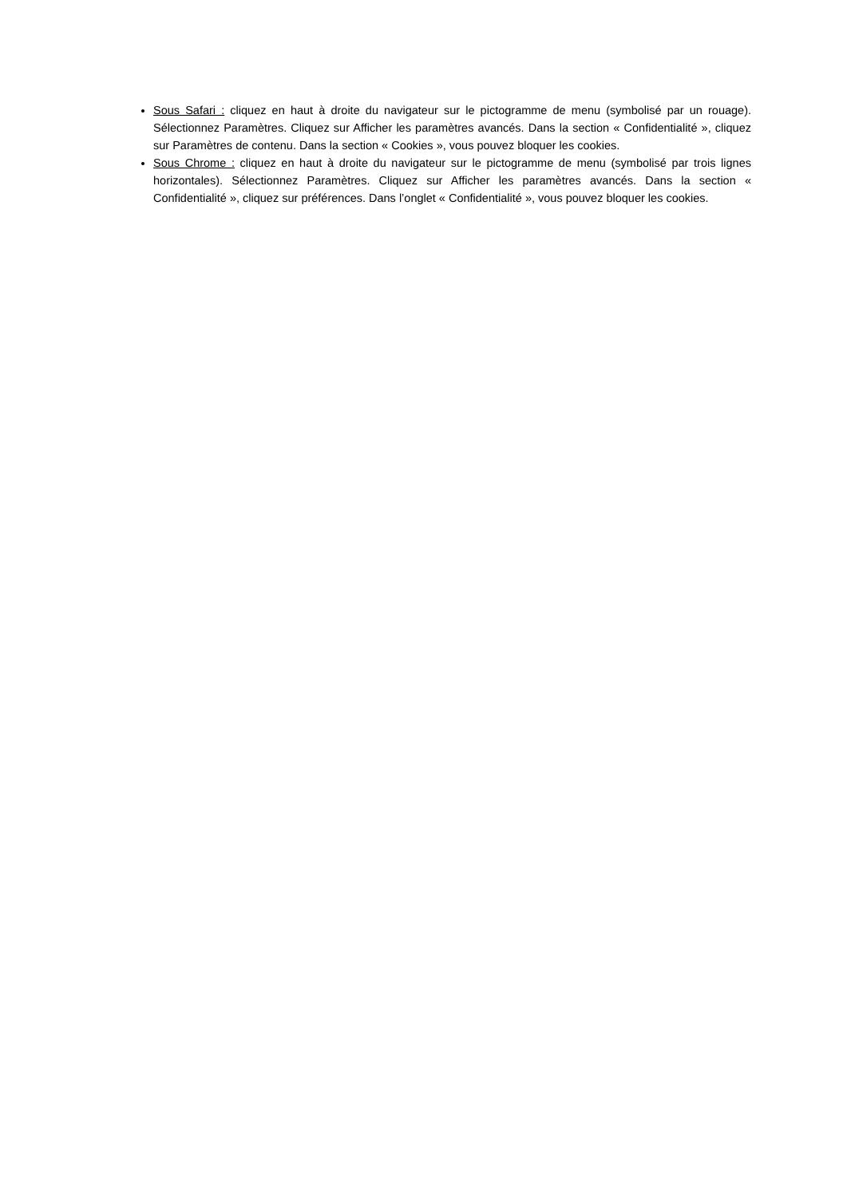Sous Safari : cliquez en haut à droite du navigateur sur le pictogramme de menu (symbolisé par un rouage). Sélectionnez Paramètres. Cliquez sur Afficher les paramètres avancés. Dans la section « Confidentialité », cliquez sur Paramètres de contenu. Dans la section « Cookies », vous pouvez bloquer les cookies.
Sous Chrome : cliquez en haut à droite du navigateur sur le pictogramme de menu (symbolisé par trois lignes horizontales). Sélectionnez Paramètres. Cliquez sur Afficher les paramètres avancés. Dans la section « Confidentialité », cliquez sur préférences. Dans l’onglet « Confidentialité », vous pouvez bloquer les cookies.